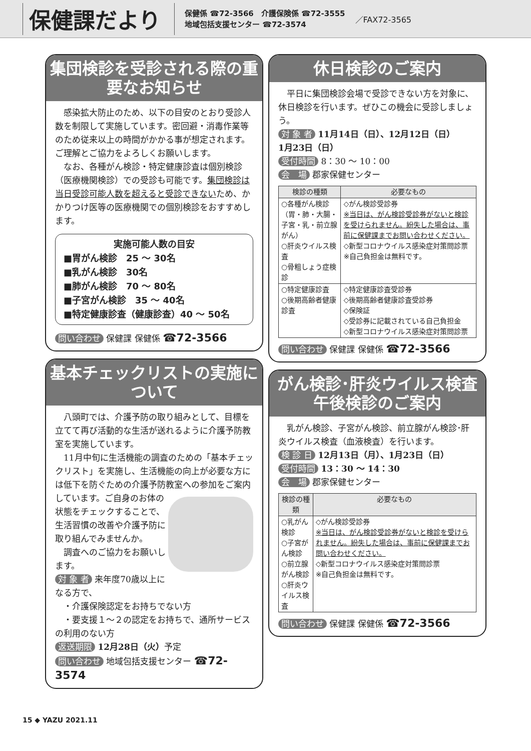保健課だより
保健係 ☎72-3566　介護保険係 ☎72-3555
地域包括支援センター ☎72-3574
／FAX72-3565
集団検診を受診される際の重要なお知らせ
感染拡大防止のため、以下の目安のとおり受診人数を制限して実施しています。密回避・消毒作業等のため従来以上の時間がかかる事が想定されます。ご理解とご協力をよろしくお願いします。
なお、各種がん検診・特定健康診査は個別検診（医療機関検診）での受診も可能です。集団検診は当日受診可能人数を超えると受診できないため、かかりつけ医等の医療機関での個別検診をおすすめします。
実施可能人数の目安
■胃がん検診　25 〜 30名
■乳がん検診　30名
■肺がん検診　70 〜 80名
■子宮がん検診　35 〜 40名
■特定健康診査（健康診査）40 〜 50名
問い合わせ 保健課 保健係 ☎72-3566
基本チェックリストの実施について
八頭町では、介護予防の取り組みとして、目標を立てて再び活動的な生活が送れるように介護予防教室を実施しています。
11月中旬に生活機能の調査のための「基本チェックリスト」を実施し、生活機能の向上が必要な方には低下を防ぐための介護予防教室への参加をご案内しています。 ご自身のお体の状態をチェックすることで、生活習慣の改善や介護予防に取り組んでみませんか。
調査へのご協力をお願いします。
対 象 者 来年度70歳以上になる方で、
　・介護保険認定をお持ちでない方
　・要支援１〜２の認定をお持ちで、通所サービスの利用のない方
返送期限 12月28日（火）予定
問い合わせ 地域包括支援センター ☎72-3574
休日検診のご案内
平日に集団検診会場で受診できない方を対象に、休日検診を行います。ぜひこの機会に受診しましょう。
対 象 者 11月14日（日）、12月12日（日）
1月23日（日）
受付時間 8：30 〜 10：00
会　場 郡家保健センター
| 検診の種類 | 必要なもの |
| --- | --- |
| ○各種がん検診 （胃・肺・大腸・子宮・乳・前立腺がん） ○肝炎ウイルス検査 ○骨粗しょう症検診 | ◇がん検診受診券 ※当日は、がん検診受診券がないと検診を受けられません。紛失した場合は、事前に保健課までお問い合わせください。 ◇新型コロナウイルス感染症対策問診票 ※自己負担金は無料です。 |
| ○特定健康診査 ○後期高齢者健康診査 | ◇特定健康診査受診券 ◇後期高齢者健康診査受診券 ◇保険証 ◇受診券に記載されている自己負担金 ◇新型コロナウイルス感染症対策問診票 |
問い合わせ 保健課 保健係 ☎72-3566
がん検診･肝炎ウイルス検査午後検診のご案内
乳がん検診、子宮がん検診、前立腺がん検診･肝炎ウイルス検査（血液検査）を行います。
検 診 日 12月13日（月）、1月23日（日）
受付時間 13：30 〜 14：30
会　場 郡家保健センター
| 検診の種類 | 必要なもの |
| --- | --- |
| ○乳がん検診 ○子宮がん検診 ○前立腺がん検診 ○肝炎ウイルス検査 | ◇がん検診受診券 ※当日は、がん検診受診券がないと検診を受けられません。紛失した場合は、事前に保健課までお問い合わせください。 ◇新型コロナウイルス感染症対策問診票 ※自己負担金は無料です。 |
問い合わせ 保健課 保健係 ☎72-3566
15 ◆ YAZU 2021.11